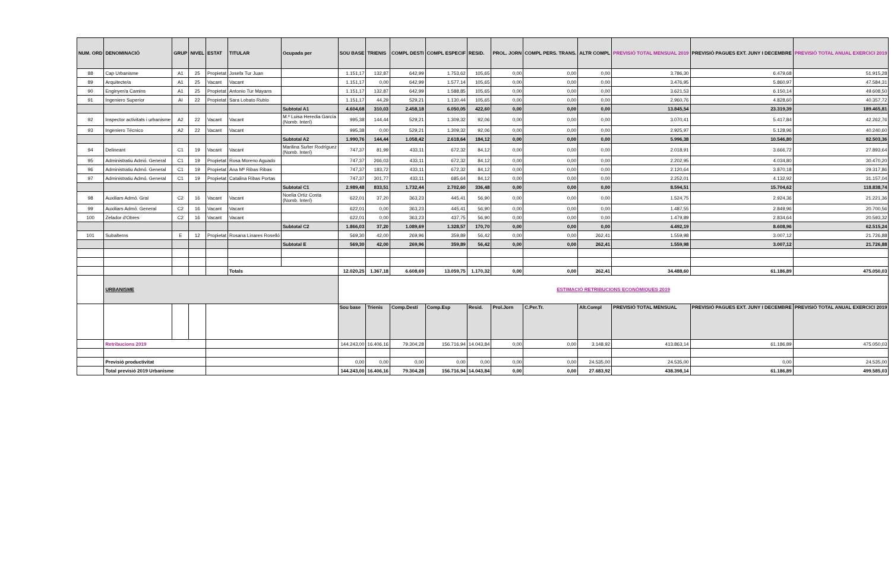| NUM. ORD | DENOMINACIÓ | GRUP | NIVEL | ESTAT | TITULAR | Ocupada per | SOU BASE | TRIENIS | COMPL DESTI | COMPL ESPECIF | RESID. | PROL. JORN | COMPL PERS. TRANS. | ALTR COMPL | PREVISIÓ TOTAL MENSUAL 2019 | PREVISIÓ PAGUES EXT. JUNY I DECEMBRE | PREVISIÓ TOTAL ANUAL EXERCICI 2019 |
| --- | --- | --- | --- | --- | --- | --- | --- | --- | --- | --- | --- | --- | --- | --- | --- | --- | --- |
| 88 | Cap Urbanisme | A1 | 25 | Propietat | Josefa Tur Juan | | 1.151,17 | 132,87 | 642,99 | 1.753,62 | 105,65 | 0,00 | 0,00 | 0,00 | 3.786,30 | 6.479,68 | 51.915,28 |
| 89 | Arquitecte/a | A1 | 25 | Vacant | Vacant | | 1.151,17 | 0,00 | 642,99 | 1.577,14 | 105,65 | 0,00 | 0,00 | 0,00 | 3.476,95 | 5.860,97 | 47.584,31 |
| 90 | Enginyer/a Camins | A1 | 25 | Propietat | Antonio Tur Mayans | | 1.151,17 | 132,87 | 642,99 | 1.588,85 | 105,65 | 0,00 | 0,00 | 0,00 | 3.621,53 | 6.150,14 | 49.608,50 |
| 91 | Ingeniero Superior | AI | 22 | Propietat | Sara Lobato Rubio | | 1.151,17 | 44,29 | 529,21 | 1.130,44 | 105,65 | 0,00 | 0,00 | 0,00 | 2.960,76 | 4.828,60 | 40.357,72 |
| | | | | | | Subtotal A1 | 4.604,68 | 310,03 | 2.458,18 | 6.050,05 | 422,60 | 0,00 | 0,00 | 0,00 | 13.845,54 | 23.319,39 | 189.465,81 |
| 92 | Inspector activitats i urbanisme | A2 | 22 | Vacant | Vacant | M.ª Luisa Heredia García (Nomb. Interí) | 995,38 | 144,44 | 529,21 | 1.309,32 | 92,06 | 0,00 | 0,00 | 0,00 | 3.070,41 | 5.417,84 | 42.262,76 |
| 93 | Ingeniero Técnico | A2 | 22 | Vacant | Vacant | | 995,38 | 0,00 | 529,21 | 1.309,32 | 92,06 | 0,00 | 0,00 | 0,00 | 2.925,97 | 5.128,96 | 40.240,60 |
| | | | | | | Subtotal A2 | 1.990,76 | 144,44 | 1.058,42 | 2.618,64 | 184,12 | 0,00 | 0,00 | 0,00 | 5.996,38 | 10.546,80 | 82.503,36 |
| 94 | Delineant | C1 | 19 | Vacant | Vacant | Marilina Suñer Rodríguez (Nomb. Interí) | 747,37 | 81,99 | 433,11 | 672,32 | 84,12 | 0,00 | 0,00 | 0,00 | 2.018,91 | 3.666,72 | 27.893,64 |
| 95 | Administratiu Admó. General | C1 | 19 | Propietat | Rosa Moreno Aguado | | 747,37 | 266,03 | 433,11 | 672,32 | 84,12 | 0,00 | 0,00 | 0,00 | 2.202,95 | 4.034,80 | 30.470,20 |
| 96 | Administratiu Admó. General | C1 | 19 | Propietat | Ana Mª Ribas Ribas | | 747,37 | 183,72 | 433,11 | 672,32 | 84,12 | 0,00 | 0,00 | 0,00 | 2.120,64 | 3.870,18 | 29.317,86 |
| 97 | Administratiu Admó. General | C1 | 19 | Propietat | Catalina Ribas Portas | | 747,37 | 301,77 | 433,11 | 685,64 | 84,12 | 0,00 | 0,00 | 0,00 | 2.252,01 | 4.132,92 | 31.157,04 |
| | | | | | | Subtotal C1 | 2.989,48 | 833,51 | 1.732,44 | 2.702,60 | 336,48 | 0,00 | 0,00 | 0,00 | 8.594,51 | 15.704,62 | 118.838,74 |
| 98 | Auxiliars Admó. Gral | C2 | 16 | Vacant | Vacant | Noelia Ortiz Costa (Nomb. Interí) | 622,01 | 37,20 | 363,23 | 445,41 | 56,90 | 0,00 | 0,00 | 0,00 | 1.524,75 | 2.924,36 | 21.221,36 |
| 99 | Auxiliars Admó. General | C2 | 16 | Vacant | Vacant | | 622,01 | 0,00 | 363,23 | 445,41 | 56,90 | 0,00 | 0,00 | 0,00 | 1.487,55 | 2.849,96 | 20.700,56 |
| 100 | Zelador d'Obres | C2 | 16 | Vacant | Vacant | | 622,01 | 0,00 | 363,23 | 437,75 | 56,90 | 0,00 | 0,00 | 0,00 | 1.479,89 | 2.834,64 | 20.593,32 |
| | | | | | | Subtotal C2 | 1.866,03 | 37,20 | 1.089,69 | 1.328,57 | 170,70 | 0,00 | 0,00 | 0,00 | 4.492,19 | 8.608,96 | 62.515,24 |
| 101 | Subalterns | E | 12 | Propietat | Rosana Linares Roselló | | 569,30 | 42,00 | 269,96 | 359,89 | 56,42 | 0,00 | 0,00 | 262,41 | 1.559,98 | 3.007,12 | 21.726,88 |
| | | | | | | Subtotal E | 569,30 | 42,00 | 269,96 | 359,89 | 56,42 | 0,00 | 0,00 | 262,41 | 1.559,98 | 3.007,12 | 21.726,88 |
| | | | | | Totals | | 12.020,25 | 1.367,18 | 6.608,69 | 13.059,75 | 1.170,32 | 0,00 | 0,00 | 262,41 | 34.488,60 | 61.186,89 | 475.050,03 |
| | URBANISME | | | | | | ESTIMACIÓ RETRIBUCIONS ECONÒMIQUES 2019 | | | | | | | | | | |
| | | | | | | | Sou base | Trienis | Comp.Destí | Comp.Esp | Resid. | Prol.Jorn | C.Per.Tr. | Alt.Compl | PREVISIÓ TOTAL MENSUAL | PREVISIÓ PAGUES EXT. JUNY I DECEMBRE | PREVISIÓ TOTAL ANUAL EXERCICI 2019 |
| | Retribucions 2019 | | | | | | 144.243,00 | 16.406,16 | 79.304,28 | 156.716,94 | 14.043,84 | 0,00 | 0,00 | 3.148,92 | 413.863,14 | 61.186,89 | 475.050,03 |
| | Previsió productivitat | | | | | | 0,00 | 0,00 | 0,00 | 0,00 | 0,00 | 0,00 | 0,00 | 24.535,00 | 24.535,00 | 0,00 | 24.535,00 |
| | Total previsió 2019 Urbanisme | | | | | | 144.243,00 | 16.406,16 | 79.304,28 | 156.716,94 | 14.043,84 | 0,00 | 0,00 | 27.683,92 | 438.398,14 | 61.186,89 | 499.585,03 |